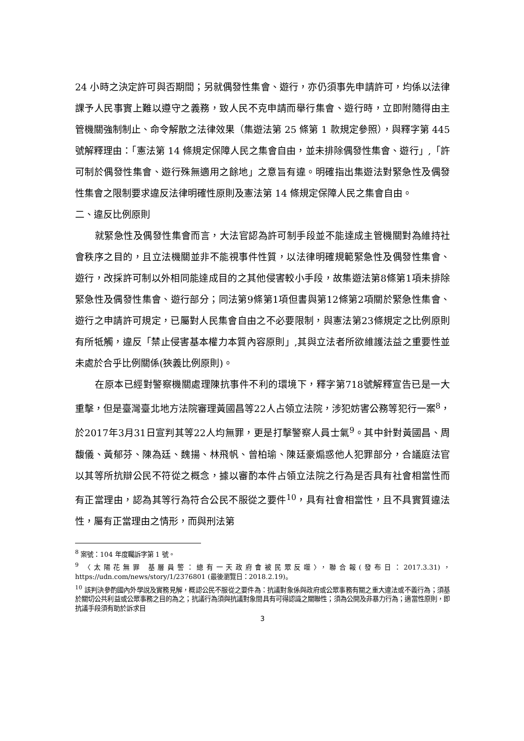24 小時之決定許可與否期間；另就偶發性集會、遊行，亦仍須事先申請許可，均係以法律課予人民事實上難以遵守之義務，致人民不克申請而舉行集會、遊行時，立即附隨得由主管機關強制制止、命令解散之法律效果（集遊法第 25 條第 1 款規定參照），與釋字第 445 號解釋理由：「憲法第 14 條規定保障人民之集會自由，並未排除偶發性集會、遊行」,「許可制於偶發性集會、遊行殊無適用之餘地」之意旨有違。明確指出集遊法對緊急性及偶發性集會之限制要求違反法律明確性原則及憲法第 14 條規定保障人民之集會自由。
二、違反比例原則
就緊急性及偶發性集會而言，大法官認為許可制手段並不能達成主管機關對為維持社會秩序之目的，且立法機關並非不能視事件性質，以法律明確規範緊急性及偶發性集會、遊行，改採許可制以外相同能達成目的之其他侵害較小手段，故集遊法第8條第1項未排除緊急性及偶發性集會、遊行部分；同法第9條第1項但書與第12條第2項關於緊急性集會、遊行之申請許可規定，已屬對人民集會自由之不必要限制，與憲法第23條規定之比例原則有所牴觸，違反「禁止侵害基本權力本質內容原則」,其與立法者所欲維護法益之重要性並未處於合乎比例關係(狹義比例原則)。
在原本已經對警察機關處理陳抗事件不利的環境下，釋字第718號解釋宣告已是一大重擊，但是臺灣臺北地方法院審理黃國昌等22人占領立法院，涉犯妨害公務等犯行一案<sup>8</sup>，於2017年3月31日宣判其等22人均無罪，更是打擊警察人員士氣<sup>9</sup>。其中針對黃國昌、周馥儀、黃郁芬、陳為廷、魏揚、林飛帆、曾柏瑜、陳廷豪煽惑他人犯罪部分，合議庭法官以其等所抗辯公民不符從之概念，據以審酌本件占領立法院之行為是否具有社會相當性而有正當理由，認為其等行為符合公民不服從之要件<sup>10</sup>，具有社會相當性，且不具實質違法性，屬有正當理由之情形，而與刑法第
<sup>8</sup> 案號：104 年度矚訴字第 1 號。
<sup>9</sup> 〈太陽花無罪 基層員警：總有一天政府會被民眾反噬〉，聯合報(發布日：2017.3.31)，https://udn.com/news/story/1/2376801 (最後瀏覽日：2018.2.19)。
<sup>10</sup> 該判決參酌國內外學說及實務見解，概認公民不服從之要件為：抗議對象係與政府或公眾事務有關之重大違法或不義行為；須基於關切公共利益或公眾事務之目的為之；抗議行為須與抗議對象間具有可得認識之關聯性；須為公開及非暴力行為；適當性原則，即抗議手段須有助於訴求目
3